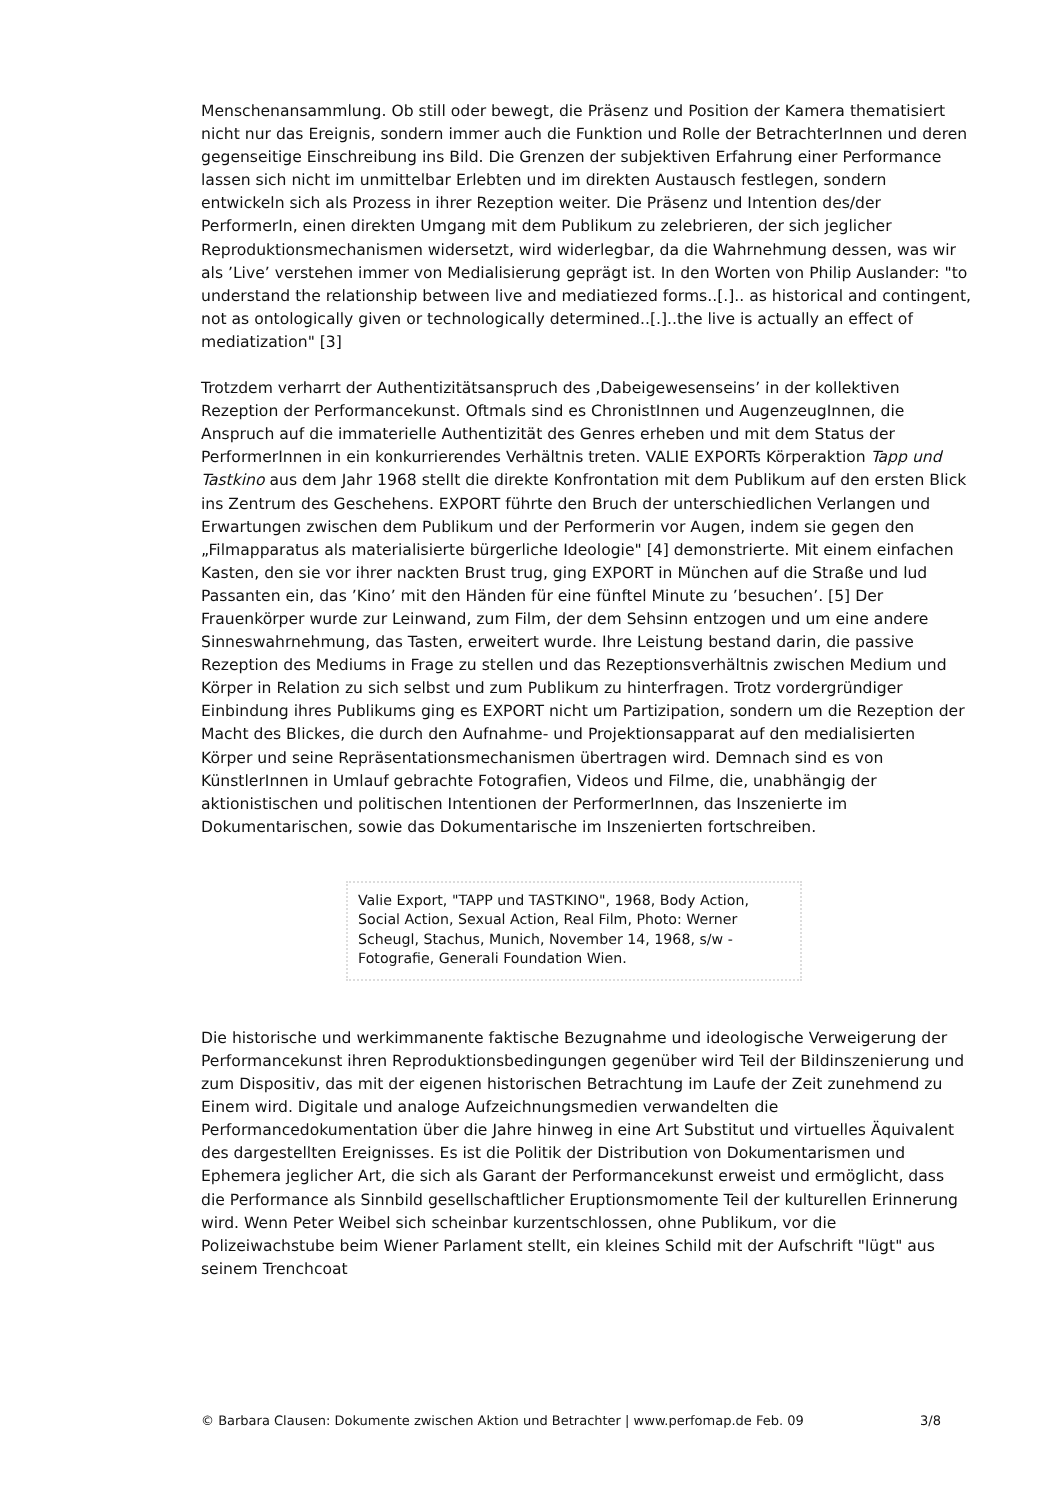Menschenansammlung. Ob still oder bewegt, die Präsenz und Position der Kamera thematisiert nicht nur das Ereignis, sondern immer auch die Funktion und Rolle der BetrachterInnen und deren gegenseitige Einschreibung ins Bild. Die Grenzen der subjektiven Erfahrung einer Performance lassen sich nicht im unmittelbar Erlebten und im direkten Austausch festlegen, sondern entwickeln sich als Prozess in ihrer Rezeption weiter. Die Präsenz und Intention des/der PerformerIn, einen direkten Umgang mit dem Publikum zu zelebrieren, der sich jeglicher Reproduktionsmechanismen widersetzt, wird widerlegbar, da die Wahrnehmung dessen, was wir als ’Live’ verstehen immer von Medialisierung geprägt ist. In den Worten von Philip Auslander: "to understand the relationship between live and mediatiezed forms..[.].. as historical and contingent, not as ontologically given or technologically determined..[.]..the live is actually an effect of mediatization" [3]
Trotzdem verharrt der Authentizitätsanspruch des ‚Dabeigewesenseins’ in der kollektiven Rezeption der Performancekunst. Oftmals sind es ChronistInnen und AugenzeugInnen, die Anspruch auf die immaterielle Authentizität des Genres erheben und mit dem Status der PerformerInnen in ein konkurrierendes Verhältnis treten. VALIE EXPORTs Körperaktion Tapp und Tastkino aus dem Jahr 1968 stellt die direkte Konfrontation mit dem Publikum auf den ersten Blick ins Zentrum des Geschehens. EXPORT führte den Bruch der unterschiedlichen Verlangen und Erwartungen zwischen dem Publikum und der Performerin vor Augen, indem sie gegen den „Filmapparatus als materialisierte bürgerliche Ideologie" [4] demonstrierte. Mit einem einfachen Kasten, den sie vor ihrer nackten Brust trug, ging EXPORT in München auf die Straße und lud Passanten ein, das ’Kino’ mit den Händen für eine fünftel Minute zu ’besuchen’. [5] Der Frauenkörper wurde zur Leinwand, zum Film, der dem Sehsinn entzogen und um eine andere Sinneswahrnehmung, das Tasten, erweitert wurde. Ihre Leistung bestand darin, die passive Rezeption des Mediums in Frage zu stellen und das Rezeptionsverhältnis zwischen Medium und Körper in Relation zu sich selbst und zum Publikum zu hinterfragen. Trotz vordergründiger Einbindung ihres Publikums ging es EXPORT nicht um Partizipation, sondern um die Rezeption der Macht des Blickes, die durch den Aufnahme- und Projektionsapparat auf den medialisierten Körper und seine Repräsentationsmechanismen übertragen wird. Demnach sind es von KünstlerInnen in Umlauf gebrachte Fotografien, Videos und Filme, die, unabhängig der aktionistischen und politischen Intentionen der PerformerInnen, das Inszenierte im Dokumentarischen, sowie das Dokumentarische im Inszenierten fortschreiben.
Valie Export, "TAPP und TASTKINO", 1968, Body Action, Social Action, Sexual Action, Real Film, Photo: Werner Scheugl, Stachus, Munich, November 14, 1968, s/w - Fotografie, Generali Foundation Wien.
Die historische und werkimmanente faktische Bezugnahme und ideologische Verweigerung der Performancekunst ihren Reproduktionsbedingungen gegenüber wird Teil der Bildinszenierung und zum Dispositiv, das mit der eigenen historischen Betrachtung im Laufe der Zeit zunehmend zu Einem wird. Digitale und analoge Aufzeichnungsmedien verwandelten die Performancedokumentation über die Jahre hinweg in eine Art Substitut und virtuelles Äquivalent des dargestellten Ereignisses. Es ist die Politik der Distribution von Dokumentarismen und Ephemera jeglicher Art, die sich als Garant der Performancekunst erweist und ermöglicht, dass die Performance als Sinnbild gesellschaftlicher Eruptionsmomente Teil der kulturellen Erinnerung wird. Wenn Peter Weibel sich scheinbar kurzentschlossen, ohne Publikum, vor die Polizeiwachstube beim Wiener Parlament stellt, ein kleines Schild mit der Aufschrift "lügt" aus seinem Trenchcoat
© Barbara Clausen: Dokumente zwischen Aktion und Betrachter | www.perfomap.de Feb. 09 3/8